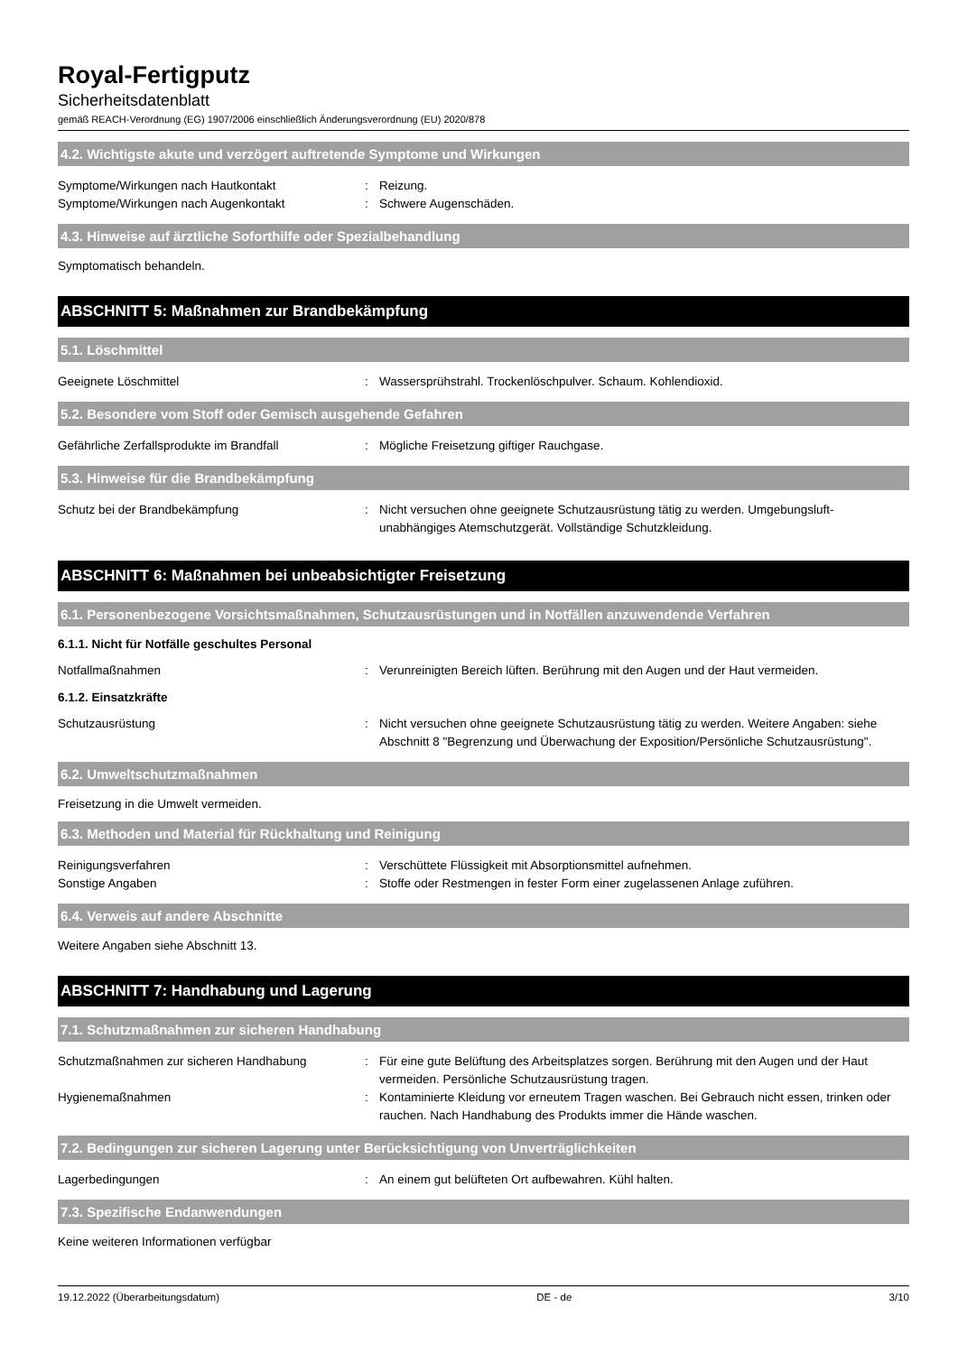Royal-Fertigputz
Sicherheitsdatenblatt
gemäß REACH-Verordnung (EG) 1907/2006 einschließlich Änderungsverordnung (EU) 2020/878
4.2. Wichtigste akute und verzögert auftretende Symptome und Wirkungen
Symptome/Wirkungen nach Hautkontakt : Reizung.
Symptome/Wirkungen nach Augenkontakt : Schwere Augenschäden.
4.3. Hinweise auf ärztliche Soforthilfe oder Spezialbehandlung
Symptomatisch behandeln.
ABSCHNITT 5: Maßnahmen zur Brandbekämpfung
5.1. Löschmittel
Geeignete Löschmittel : Wassersprühstrahl. Trockenlöschpulver. Schaum. Kohlendioxid.
5.2. Besondere vom Stoff oder Gemisch ausgehende Gefahren
Gefährliche Zerfallsprodukte im Brandfall : Mögliche Freisetzung giftiger Rauchgase.
5.3. Hinweise für die Brandbekämpfung
Schutz bei der Brandbekämpfung : Nicht versuchen ohne geeignete Schutzausrüstung tätig zu werden. Umgebungsluft-unabhängiges Atemschutzgerät. Vollständige Schutzkleidung.
ABSCHNITT 6: Maßnahmen bei unbeabsichtigter Freisetzung
6.1. Personenbezogene Vorsichtsmaßnahmen, Schutzausrüstungen und in Notfällen anzuwendende Verfahren
6.1.1. Nicht für Notfälle geschultes Personal
Notfallmaßnahmen : Verunreinigten Bereich lüften. Berührung mit den Augen und der Haut vermeiden.
6.1.2. Einsatzkräfte
Schutzausrüstung : Nicht versuchen ohne geeignete Schutzausrüstung tätig zu werden. Weitere Angaben: siehe Abschnitt 8 "Begrenzung und Überwachung der Exposition/Persönliche Schutzausrüstung".
6.2. Umweltschutzmaßnahmen
Freisetzung in die Umwelt vermeiden.
6.3. Methoden und Material für Rückhaltung und Reinigung
Reinigungsverfahren : Verschüttete Flüssigkeit mit Absorptionsmittel aufnehmen.
Sonstige Angaben : Stoffe oder Restmengen in fester Form einer zugelassenen Anlage zuführen.
6.4. Verweis auf andere Abschnitte
Weitere Angaben siehe Abschnitt 13.
ABSCHNITT 7: Handhabung und Lagerung
7.1. Schutzmaßnahmen zur sicheren Handhabung
Schutzmaßnahmen zur sicheren Handhabung : Für eine gute Belüftung des Arbeitsplatzes sorgen. Berührung mit den Augen und der Haut vermeiden. Persönliche Schutzausrüstung tragen.
Hygienemaßnahmen : Kontaminierte Kleidung vor erneutem Tragen waschen. Bei Gebrauch nicht essen, trinken oder rauchen. Nach Handhabung des Produkts immer die Hände waschen.
7.2. Bedingungen zur sicheren Lagerung unter Berücksichtigung von Unverträglichkeiten
Lagerbedingungen : An einem gut belüfteten Ort aufbewahren. Kühl halten.
7.3. Spezifische Endanwendungen
Keine weiteren Informationen verfügbar
19.12.2022 (Überarbeitungsdatum) DE - de 3/10